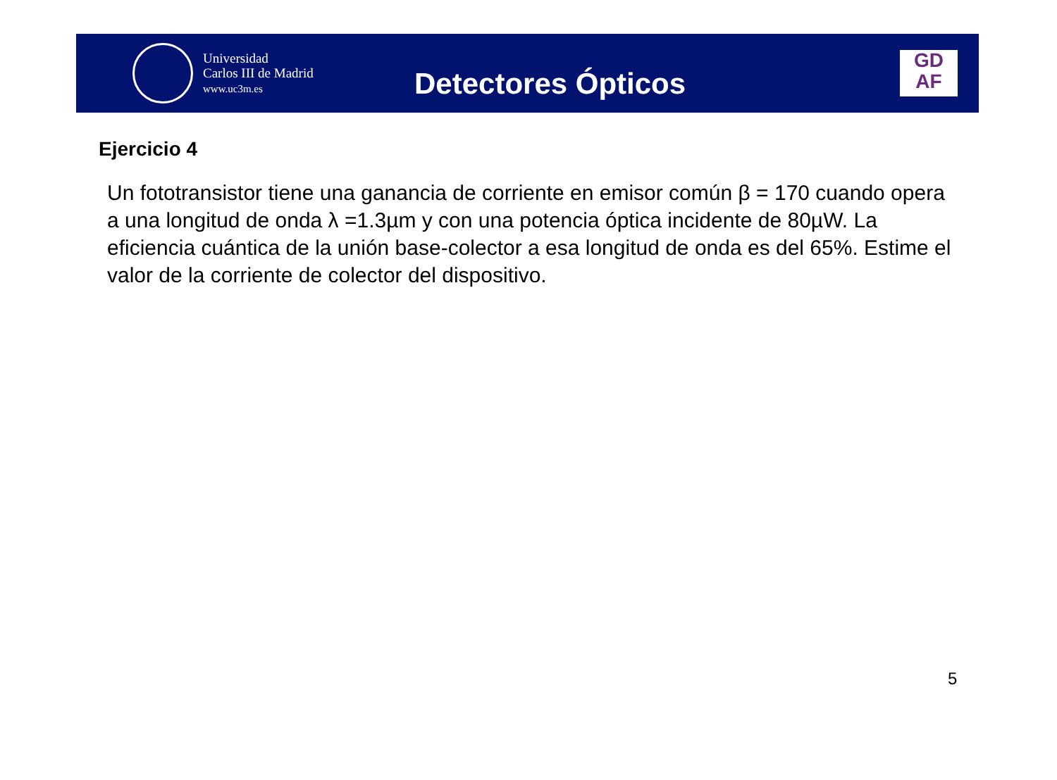Universidad
Carlos III de Madrid
www.uc3m.es
Detectores Ópticos
GD
AF
Ejercicio 4
Un fototransistor tiene una ganancia de corriente en emisor común β = 170 cuando opera a una longitud de onda λ =1.3µm y con una potencia óptica incidente de 80µW. La eficiencia cuántica de la unión base-colector a esa longitud de onda es del 65%. Estime el valor de la corriente de colector del dispositivo.
5